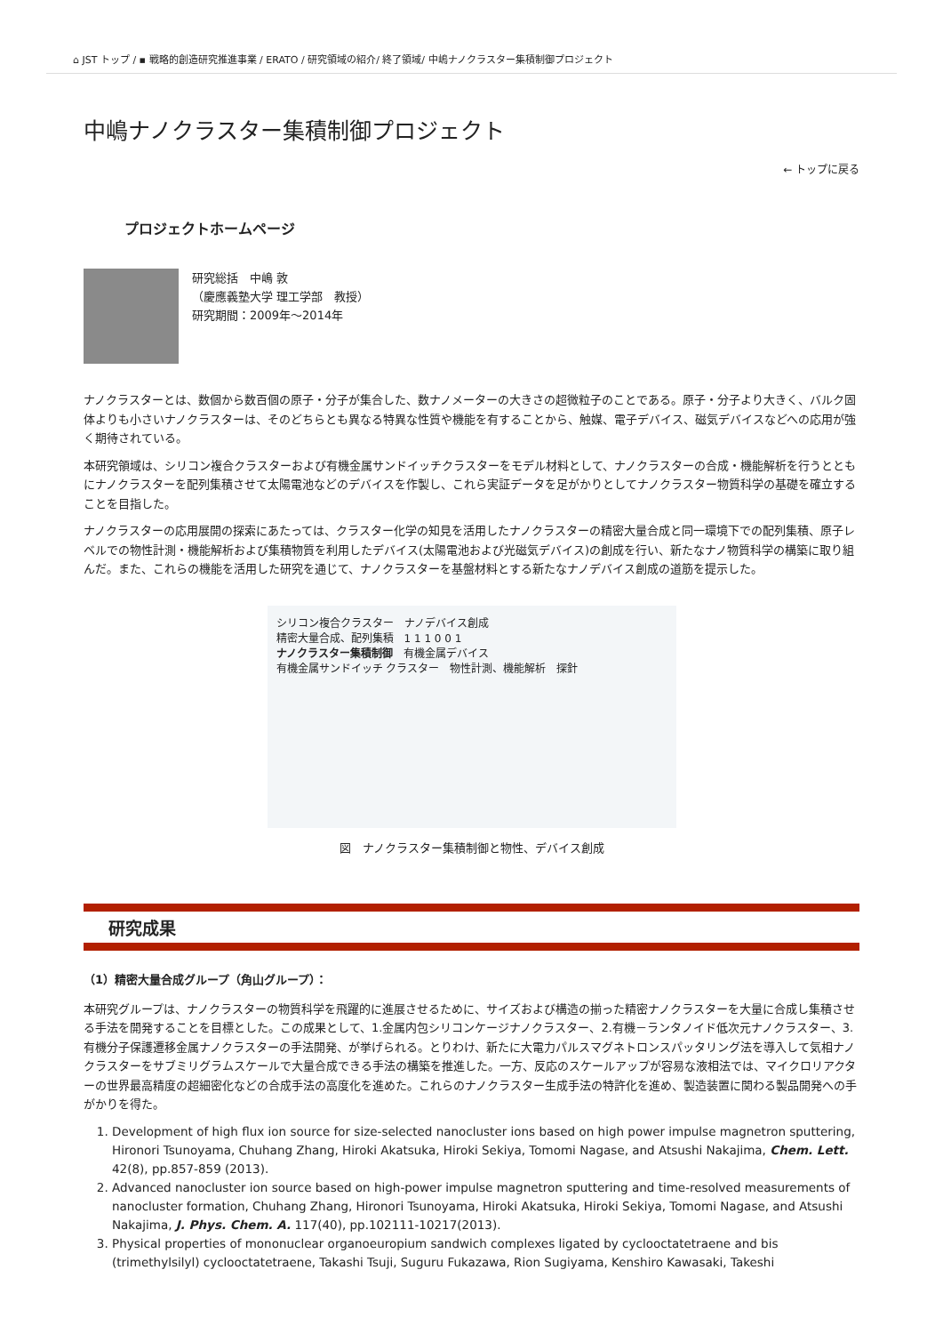⌂ JST トップ / ▪ 戦略的創造研究推進事業 / ERATO / 研究領域の紹介/ 終了領域/ 中嶋ナノクラスター集積制御プロジェクト
中嶋ナノクラスター集積制御プロジェクト
← トップに戻る
プロジェクトホームページ
研究総括　中嶋 敦
（慶應義塾大学 理工学部　教授）
研究期間：2009年～2014年
ナノクラスターとは、数個から数百個の原子・分子が集合した、数ナノメーターの大きさの超微粒子のことである。原子・分子より大きく、バルク固体よりも小さいナノクラスターは、そのどちらとも異なる特異な性質や機能を有することから、触媒、電子デバイス、磁気デバイスなどへの応用が強く期待されている。
本研究領域は、シリコン複合クラスターおよび有機金属サンドイッチクラスターをモデル材料として、ナノクラスターの合成・機能解析を行うとともにナノクラスターを配列集積させて太陽電池などのデバイスを作製し、これら実証データを足がかりとしてナノクラスター物質科学の基礎を確立することを目指した。
ナノクラスターの応用展開の探索にあたっては、クラスター化学の知見を活用したナノクラスターの精密大量合成と同一環境下での配列集積、原子レベルでの物性計測・機能解析および集積物質を利用したデバイス(太陽電池および光磁気デバイス)の創成を行い、新たなナノ物質科学の構築に取り組んだ。また、これらの機能を活用した研究を通じて、ナノクラスターを基盤材料とする新たなナノデバイス創成の道筋を提示した。
シリコン複合クラスター　ナノデバイス創成
精密大量合成、配列集積　1 1 1 0 0 1
ナノクラスター集積制御　有機金属デバイス
有機金属サンドイッチ クラスター　物性計測、機能解析　探針
図　ナノクラスター集積制御と物性、デバイス創成
研究成果
（1）精密大量合成グループ（角山グループ）：
本研究グループは、ナノクラスターの物質科学を飛躍的に進展させるために、サイズおよび構造の揃った精密ナノクラスターを大量に合成し集積させる手法を開発することを目標とした。この成果として、1.金属内包シリコンケージナノクラスター、2.有機－ランタノイド低次元ナノクラスター、3.有機分子保護遷移金属ナノクラスターの手法開発、が挙げられる。とりわけ、新たに大電力パルスマグネトロンスパッタリング法を導入して気相ナノクラスターをサブミリグラムスケールで大量合成できる手法の構築を推進した。一方、反応のスケールアップが容易な液相法では、マイクロリアクターの世界最高精度の超細密化などの合成手法の高度化を進めた。これらのナノクラスター生成手法の特許化を進め、製造装置に関わる製品開発への手がかりを得た。
1. Development of high flux ion source for size-selected nanocluster ions based on high power impulse magnetron sputtering, Hironori Tsunoyama, Chuhang Zhang, Hiroki Akatsuka, Hiroki Sekiya, Tomomi Nagase, and Atsushi Nakajima, Chem. Lett. 42(8), pp.857-859 (2013).
2. Advanced nanocluster ion source based on high-power impulse magnetron sputtering and time-resolved measurements of nanocluster formation, Chuhang Zhang, Hironori Tsunoyama, Hiroki Akatsuka, Hiroki Sekiya, Tomomi Nagase, and Atsushi Nakajima, J. Phys. Chem. A. 117(40), pp.102111-10217(2013).
3. Physical properties of mononuclear organoeuropium sandwich complexes ligated by cyclooctatetraene and bis (trimethylsilyl) cyclooctatetraene, Takashi Tsuji, Suguru Fukazawa, Rion Sugiyama, Kenshiro Kawasaki, Takeshi